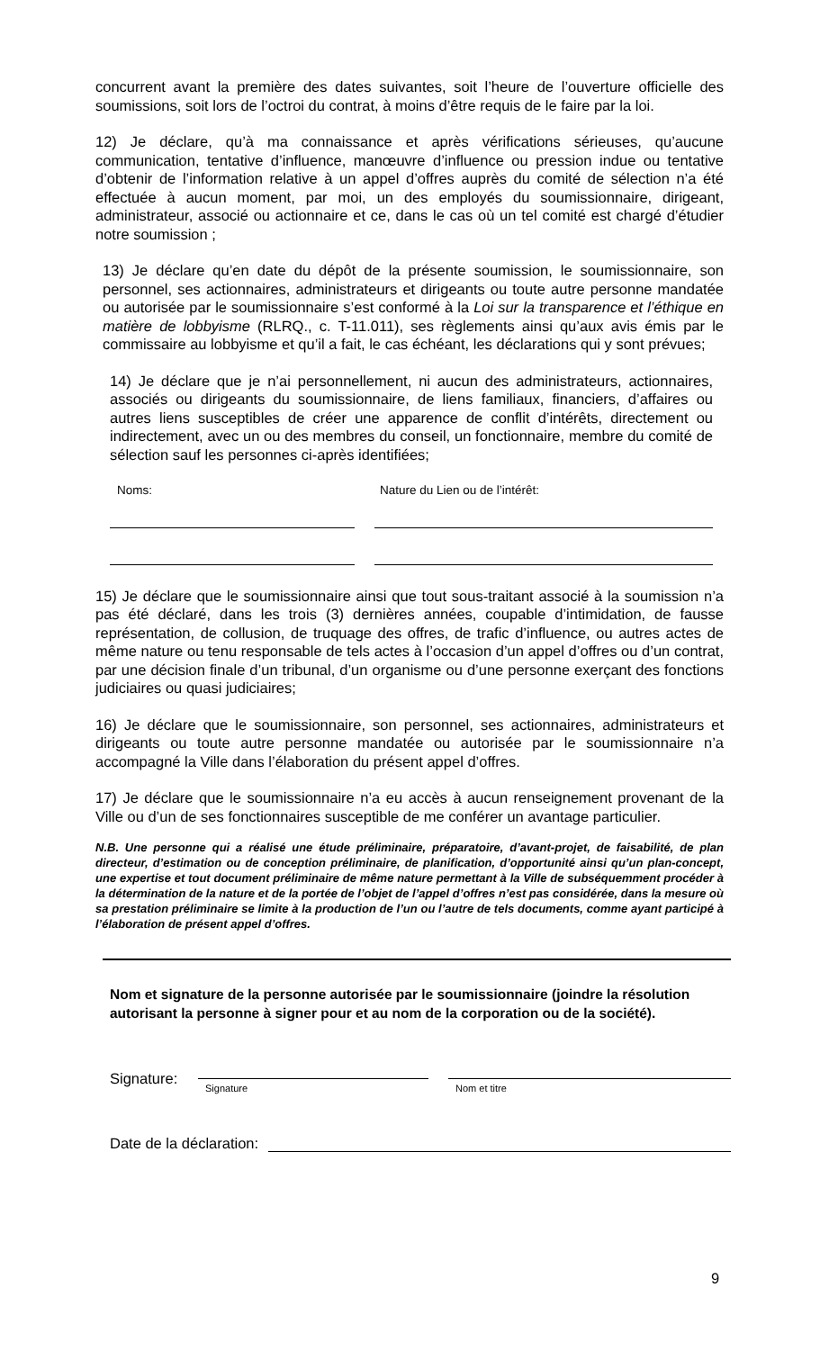concurrent avant la première des dates suivantes, soit l’heure de l’ouverture officielle des soumissions, soit lors de l’octroi du contrat, à moins d’être requis de le faire par la loi.
12) Je déclare, qu’à ma connaissance et après vérifications sérieuses, qu’aucune communication, tentative d’influence, manœuvre d’influence ou pression indue ou tentative d’obtenir de l’information relative à un appel d’offres auprès du comité de sélection n’a été effectuée à aucun moment, par moi, un des employés du soumissionnaire, dirigeant, administrateur, associé ou actionnaire et ce, dans le cas où un tel comité est chargé d’étudier notre soumission ;
13) Je déclare qu’en date du dépôt de la présente soumission, le soumissionnaire, son personnel, ses actionnaires, administrateurs et dirigeants ou toute autre personne mandatée ou autorisée par le soumissionnaire s’est conformé à la Loi sur la transparence et l’éthique en matière de lobbyisme (RLRQ., c. T-11.011), ses règlements ainsi qu’aux avis émis par le commissaire au lobbyisme et qu’il a fait, le cas échéant, les déclarations qui y sont prévues;
14) Je déclare que je n’ai personnellement, ni aucun des administrateurs, actionnaires, associés ou dirigeants du soumissionnaire, de liens familiaux, financiers, d’affaires ou autres liens susceptibles de créer une apparence de conflit d’intérêts, directement ou indirectement, avec un ou des membres du conseil, un fonctionnaire, membre du comité de sélection sauf les personnes ci-après identifiées;
Noms: Nature du Lien ou de l’intérêt:
15) Je déclare que le soumissionnaire ainsi que tout sous-traitant associé à la soumission n’a pas été déclaré, dans les trois (3) dernières années, coupable d’intimidation, de fausse représentation, de collusion, de truquage des offres, de trafic d’influence, ou autres actes de même nature ou tenu responsable de tels actes à l’occasion d’un appel d’offres ou d’un contrat, par une décision finale d’un tribunal, d’un organisme ou d’une personne exerçant des fonctions judiciaires ou quasi judiciaires;
16) Je déclare que le soumissionnaire, son personnel, ses actionnaires, administrateurs et dirigeants ou toute autre personne mandatée ou autorisée par le soumissionnaire n’a accompagné la Ville dans l’élaboration du présent appel d’offres.
17) Je déclare que le soumissionnaire n’a eu accès à aucun renseignement provenant de la Ville ou d’un de ses fonctionnaires susceptible de me conférer un avantage particulier.
N.B. Une personne qui a réalisé une étude préliminaire, préparatoire, d’avant-projet, de faisabilité, de plan directeur, d’estimation ou de conception préliminaire, de planification, d’opportunité ainsi qu’un plan-concept, une expertise et tout document préliminaire de même nature permettant à la Ville de subséquemment procéder à la détermination de la nature et de la portée de l’objet de l’appel d’offres n’est pas considérée, dans la mesure où sa prestation préliminaire se limite à la production de l’un ou l’autre de tels documents, comme ayant participé à l’élaboration de présent appel d’offres.
Nom et signature de la personne autorisée par le soumissionnaire (joindre la résolution autorisant la personne à signer pour et au nom de la corporation ou de la société).
Signature:
Signature Nom et titre
Date de la déclaration:
9